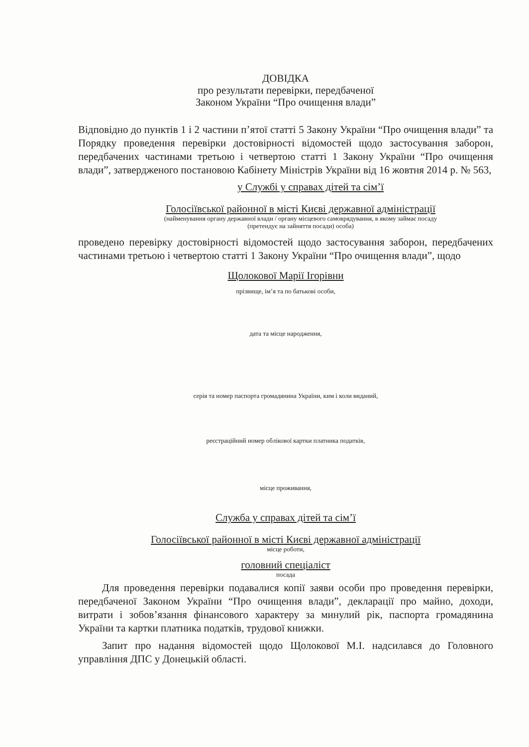ДОВІДКА
про результати перевірки, передбаченої
Законом України “Про очищення влади”
Відповідно до пунктів 1 і 2 частини п’ятої статті 5 Закону України “Про очищення влади” та Порядку проведення перевірки достовірності відомостей щодо застосування заборон, передбачених частинами третьою і четвертою статті 1 Закону України “Про очищення влади”, затвердженого постановою Кабінету Міністрів України від 16 жовтня 2014 р. № 563,
у Службі у справах дітей та сім’ї
Голосіївської районної в місті Києві державної адміністрації
(найменування органу державної влади / органу місцевого самоврядування, в якому займає посаду
(претендує на зайняття посади) особа)
проведено перевірку достовірності відомостей щодо застосування заборон, передбачених частинами третьою і четвертою статті 1 Закону України “Про очищення влади”, щодо
Щолокової Марії Ігорівни
прізвище, ім’я та по батькові особи,
дата та місце народження,
серія та номер паспорта громадянина України, ким і коли виданий,
реєстраційний номер облікової картки платника податків,
місце проживання,
Служба у справах дітей та сім’ї
Голосіївської районної в місті Києві державної адміністрації
місце роботи,
головний спеціаліст
посада
Для проведення перевірки подавалися копії заяви особи про проведення перевірки, передбаченої Законом України “Про очищення влади”, декларації про майно, доходи, витрати і зобов’язання фінансового характеру за минулий рік, паспорта громадянина України та картки платника податків, трудової книжки.
Запит про надання відомостей щодо Щолокової М.І. надсилався до Головного управління ДПС у Донецькій області.